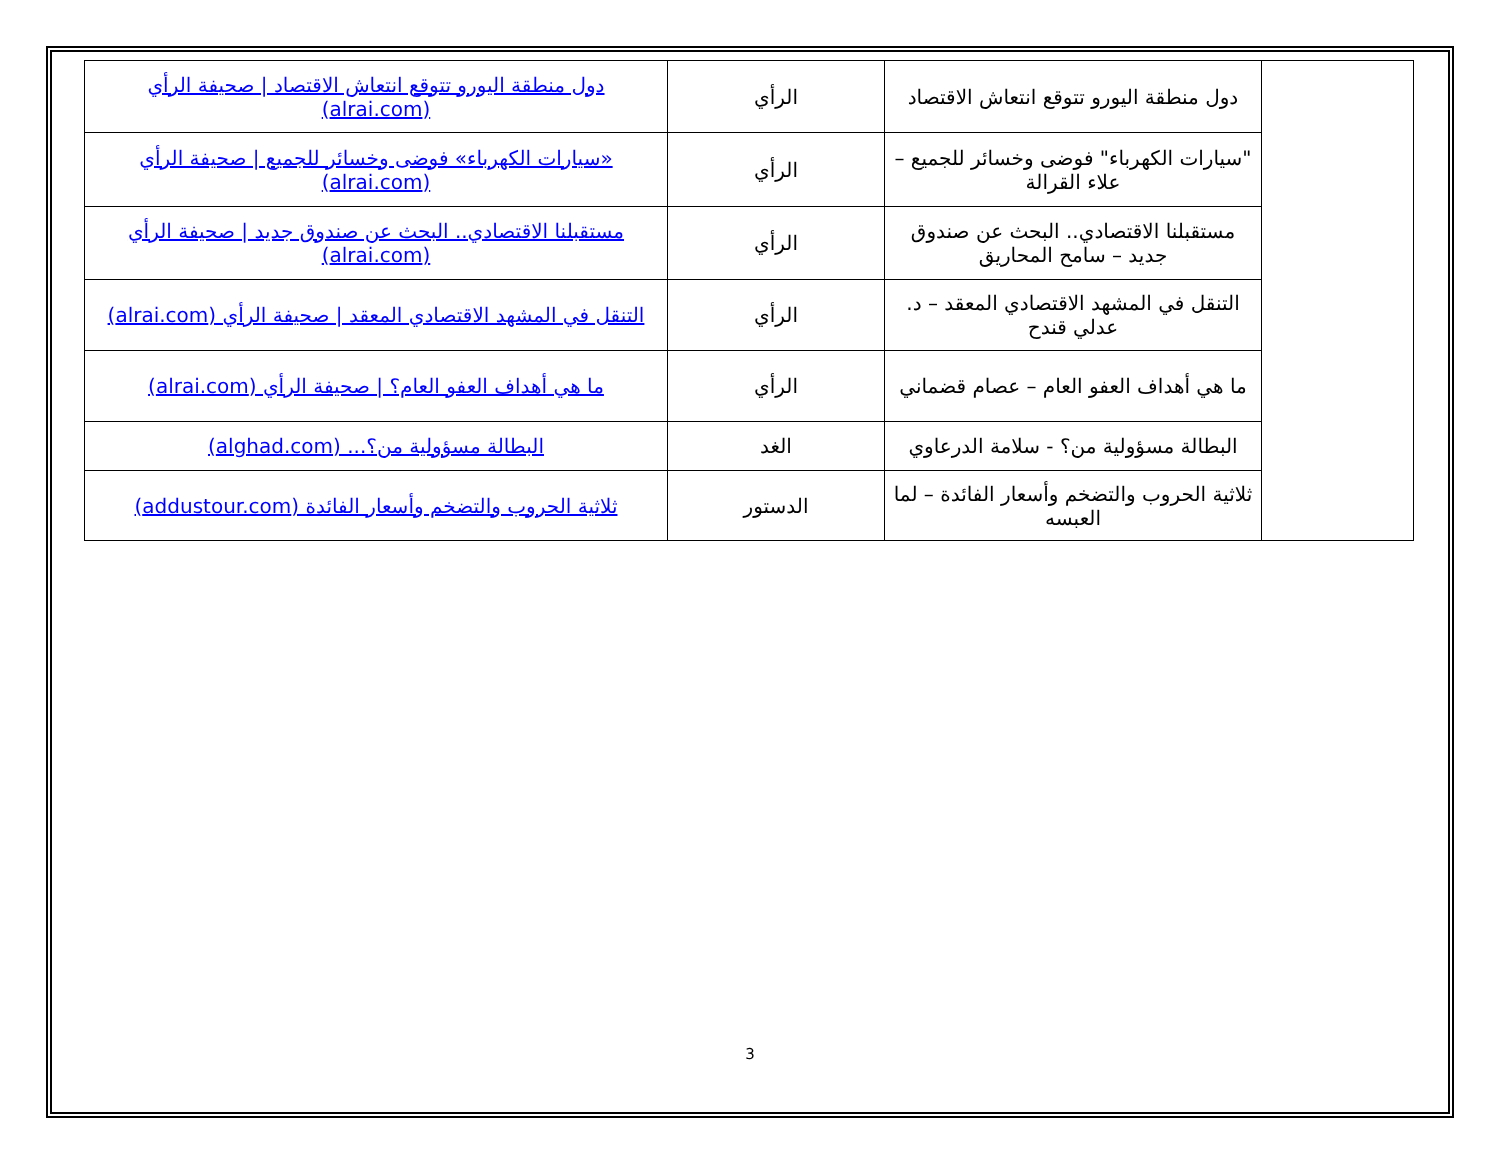| | دول منطقة اليورو تتوقع انتعاش الاقتصاد | الرأي | دول منطقة اليورو تتوقع انتعاش الاقتصاد / صحيفة الرأي (alrai.com) |
| | "سيارات الكهرباء" فوضى وخسائر للجميع – علاء القرالة | الرأي | «سيارات الكهرباء» فوضى وخسائر للجميع / صحيفة الرأي (alrai.com) |
| | مستقبلنا الاقتصادي.. البحث عن صندوق جديد – سامح المحاريق | الرأي | مستقبلنا الاقتصادي.. البحث عن صندوق جديد / صحيفة الرأي (alrai.com) |
| | التنقل في المشهد الاقتصادي المعقد – د. عدلي قندح | الرأي | التنقل في المشهد الاقتصادي المعقد / صحيفة الرأي (alrai.com) |
| | ما هي أهداف العفو العام – عصام قضماني | الرأي | ما هي أهداف العفو العام؟ / صحيفة الرأي (alrai.com) |
| | البطالة مسؤولية من؟ - سلامة الدرعاوي | الغد | البطالة مسؤولية من؟... (alghad.com) |
| | ثلاثية الحروب والتضخم وأسعار الفائدة – لما العبسه | الدستور | ثلاثية الحروب والتضخم وأسعار الفائدة (addustour.com) |
3